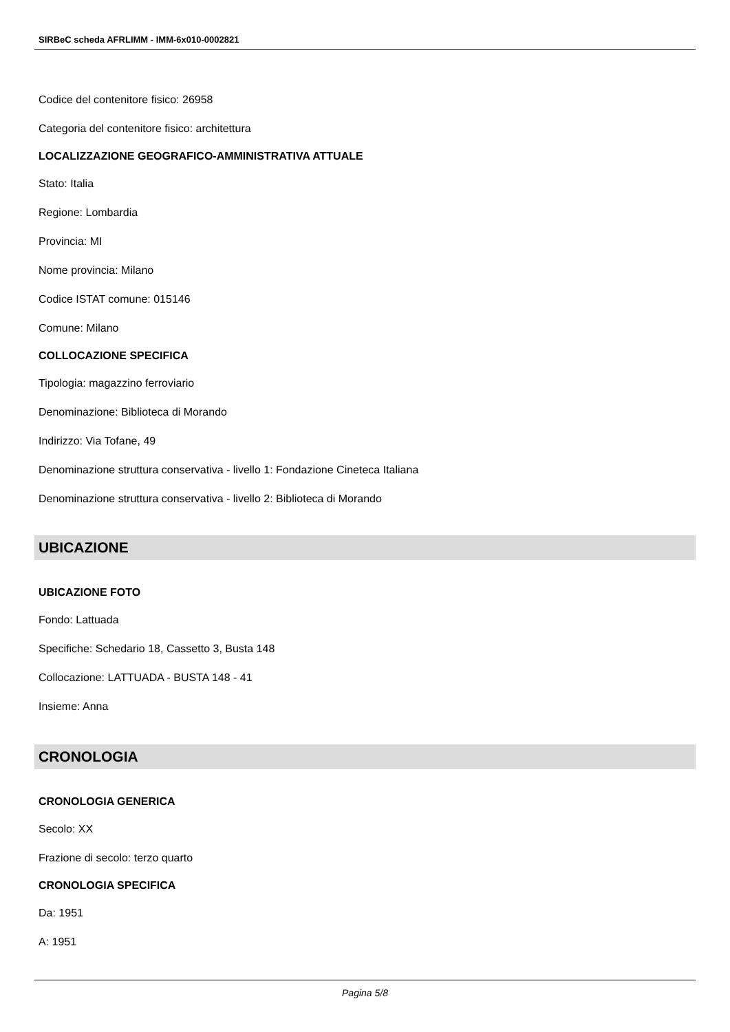SIRBeC scheda AFRLIMM - IMM-6x010-0002821
Codice del contenitore fisico: 26958
Categoria del contenitore fisico: architettura
LOCALIZZAZIONE GEOGRAFICO-AMMINISTRATIVA ATTUALE
Stato: Italia
Regione: Lombardia
Provincia: MI
Nome provincia: Milano
Codice ISTAT comune: 015146
Comune: Milano
COLLOCAZIONE SPECIFICA
Tipologia: magazzino ferroviario
Denominazione: Biblioteca di Morando
Indirizzo: Via Tofane, 49
Denominazione struttura conservativa - livello 1: Fondazione Cineteca Italiana
Denominazione struttura conservativa - livello 2: Biblioteca di Morando
UBICAZIONE
UBICAZIONE FOTO
Fondo: Lattuada
Specifiche: Schedario 18, Cassetto 3, Busta 148
Collocazione: LATTUADA - BUSTA 148 - 41
Insieme: Anna
CRONOLOGIA
CRONOLOGIA GENERICA
Secolo: XX
Frazione di secolo: terzo quarto
CRONOLOGIA SPECIFICA
Da: 1951
A: 1951
Pagina 5/8